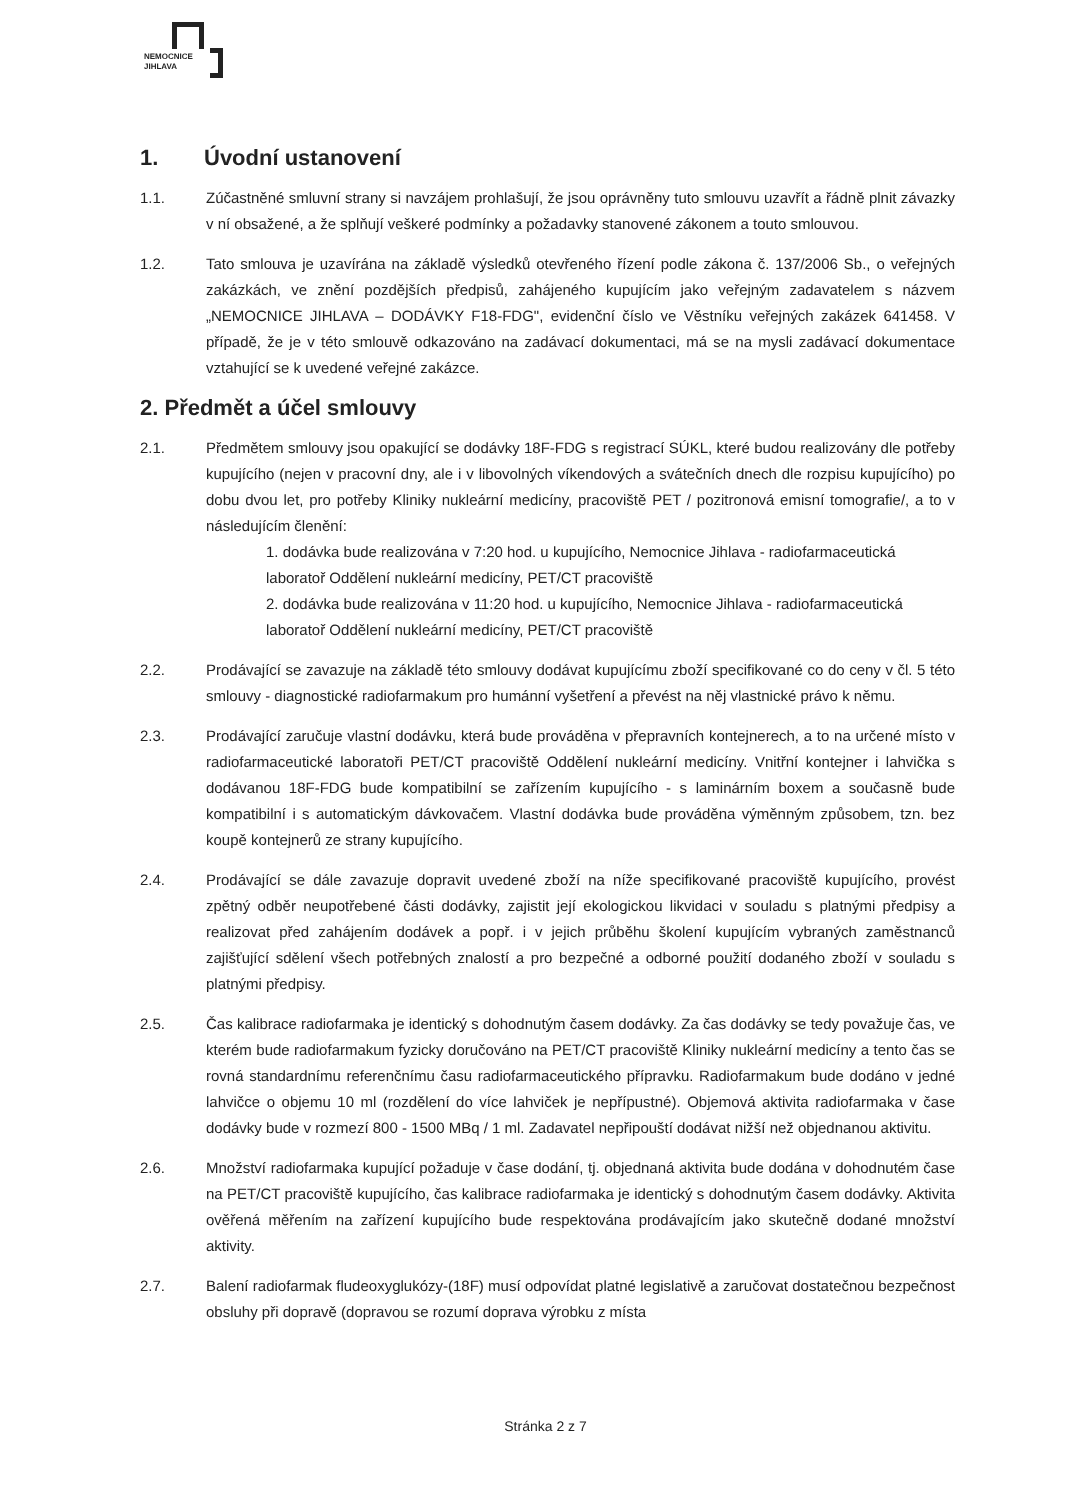NEMOCNICE
JIHLAVA
1. Úvodní ustanovení
1.1. Zúčastněné smluvní strany si navzájem prohlašují, že jsou oprávněny tuto smlouvu uzavřít a řádně plnit závazky v ní obsažené, a že splňují veškeré podmínky a požadavky stanovené zákonem a touto smlouvou.
1.2. Tato smlouva je uzavírána na základě výsledků otevřeného řízení podle zákona č. 137/2006 Sb., o veřejných zakázkách, ve znění pozdějších předpisů, zahájeného kupujícím jako veřejným zadavatelem s názvem „NEMOCNICE JIHLAVA – DODÁVKY F18-FDG", evidenční číslo ve Věstníku veřejných zakázek 641458. V případě, že je v této smlouvě odkazováno na zadávací dokumentaci, má se na mysli zadávací dokumentace vztahující se k uvedené veřejné zakázce.
2. Předmět a účel smlouvy
2.1. Předmětem smlouvy jsou opakující se dodávky 18F-FDG s registrací SÚKL, které budou realizovány dle potřeby kupujícího (nejen v pracovní dny, ale i v libovolných víkendových a svátečních dnech dle rozpisu kupujícího) po dobu dvou let, pro potřeby Kliniky nukleární medicíny, pracoviště PET / pozitronová emisní tomografie/, a to v následujícím členění:
1. dodávka bude realizována v 7:20 hod. u kupujícího, Nemocnice Jihlava - radiofarmaceutická laboratoř Oddělení nukleární medicíny, PET/CT pracoviště
2. dodávka bude realizována v 11:20 hod. u kupujícího, Nemocnice Jihlava - radiofarmaceutická laboratoř Oddělení nukleární medicíny, PET/CT pracoviště
2.2. Prodávající se zavazuje na základě této smlouvy dodávat kupujícímu zboží specifikované co do ceny v čl. 5 této smlouvy - diagnostické radiofarmakum pro humánní vyšetření a převést na něj vlastnické právo k němu.
2.3. Prodávající zaručuje vlastní dodávku, která bude prováděna v přepravních kontejnerech, a to na určené místo v radiofarmaceutické laboratoři PET/CT pracoviště Oddělení nukleární medicíny. Vnitřní kontejner i lahvička s dodávanou 18F-FDG bude kompatibilní se zařízením kupujícího - s laminárním boxem a současně bude kompatibilní i s automatickým dávkovačem. Vlastní dodávka bude prováděna výměnným způsobem, tzn. bez koupě kontejnerů ze strany kupujícího.
2.4. Prodávající se dále zavazuje dopravit uvedené zboží na níže specifikované pracoviště kupujícího, provést zpětný odběr neupotřebené části dodávky, zajistit její ekologickou likvidaci v souladu s platnými předpisy a realizovat před zahájením dodávek a popř. i v jejich průběhu školení kupujícím vybraných zaměstnanců zajišťující sdělení všech potřebných znalostí a pro bezpečné a odborné použití dodaného zboží v souladu s platnými předpisy.
2.5. Čas kalibrace radiofarmaka je identický s dohodnutým časem dodávky. Za čas dodávky se tedy považuje čas, ve kterém bude radiofarmakum fyzicky doručováno na PET/CT pracoviště Kliniky nukleární medicíny a tento čas se rovná standardnímu referenčnímu času radiofarmaceutického přípravku. Radiofarmakum bude dodáno v jedné lahvičce o objemu 10 ml (rozdělení do více lahviček je nepřípustné). Objemová aktivita radiofarmaka v čase dodávky bude v rozmezí 800 - 1500 MBq / 1 ml. Zadavatel nepřipouští dodávat nižší než objednanou aktivitu.
2.6. Množství radiofarmaka kupující požaduje v čase dodání, tj. objednaná aktivita bude dodána v dohodnutém čase na PET/CT pracoviště kupujícího, čas kalibrace radiofarmaka je identický s dohodnutým časem dodávky. Aktivita ověřená měřením na zařízení kupujícího bude respektována prodávajícím jako skutečně dodané množství aktivity.
2.7. Balení radiofarmak fludeoxyglukózy-(18F) musí odpovídat platné legislativě a zaručovat dostatečnou bezpečnost obsluhy při dopravě (dopravou se rozumí doprava výrobku z místa
Stránka 2 z 7